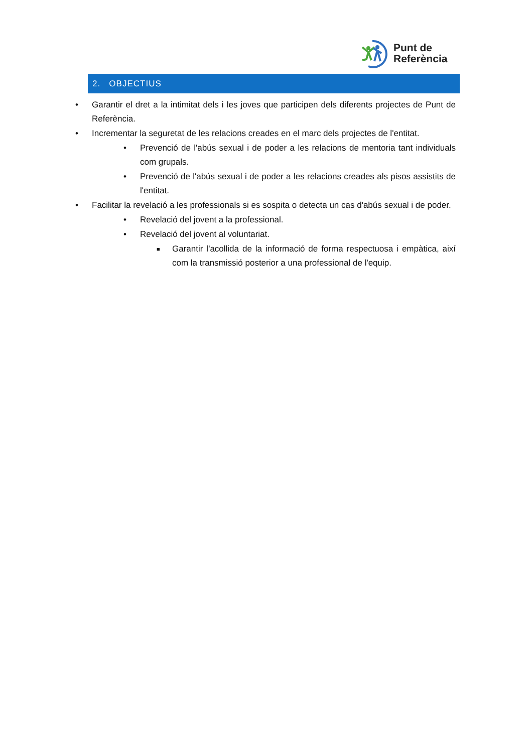Punt de
Referència
2. OBJECTIUS
• Garantir el dret a la intimitat dels i les joves que participen dels diferents projectes de Punt de Referència.
• Incrementar la seguretat de les relacions creades en el marc dels projectes de l'entitat.
• Prevenció de l'abús sexual i de poder a les relacions de mentoria tant individuals com grupals.
• Prevenció de l'abús sexual i de poder a les relacions creades als pisos assistits de l'entitat.
• Facilitar la revelació a les professionals si es sospita o detecta un cas d'abús sexual i de poder.
• Revelació del jovent a la professional.
• Revelació del jovent al voluntariat.
■ Garantir l'acollida de la informació de forma respectuosa i empàtica, així com la transmissió posterior a una professional de l'equip.